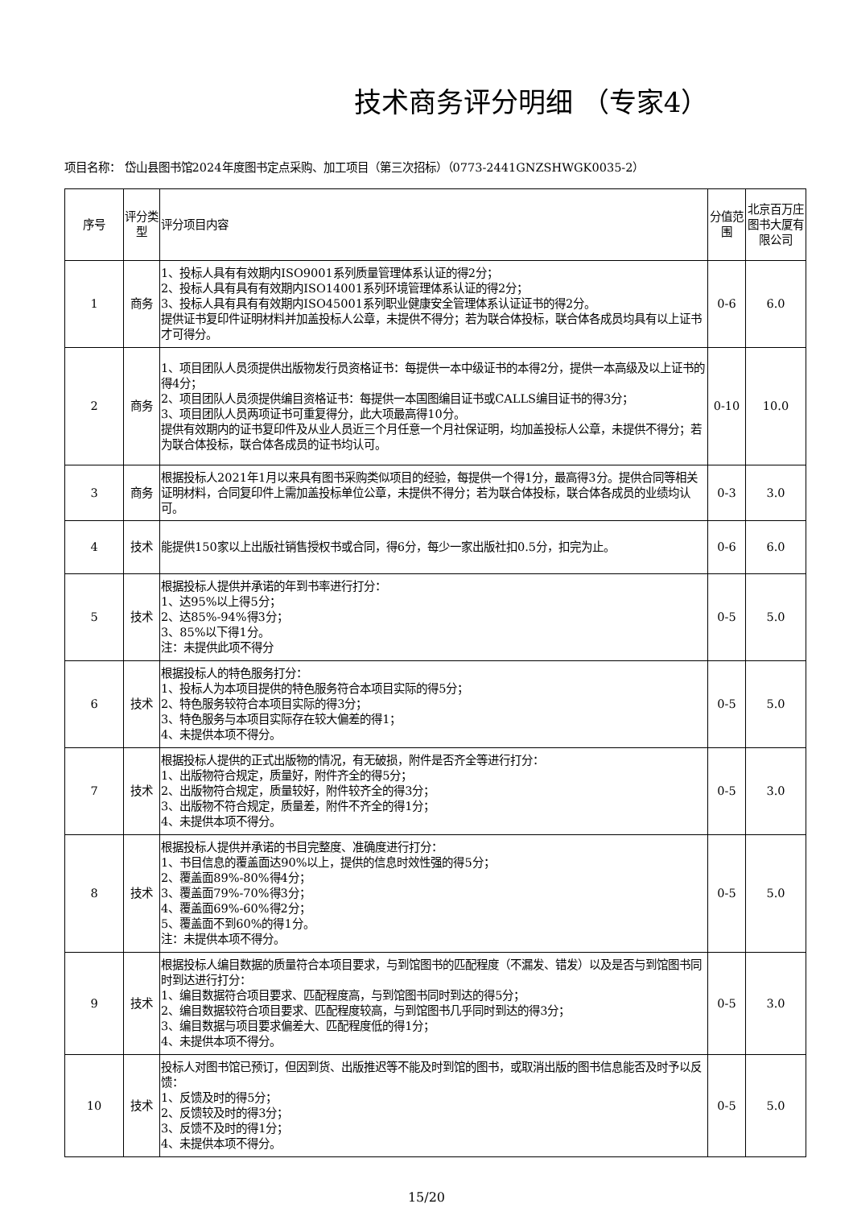技术商务评分明细 （专家4）
项目名称： 岱山县图书馆2024年度图书定点采购、加工项目（第三次招标）（0773-2441GNZSHWGK0035-2）
| 序号 | 评分类型 | 评分项目内容 | 分值范围 | 北京百万庄图书大厦有限公司 |
| --- | --- | --- | --- | --- |
| 1 | 商务 | 1、投标人具有有效期内ISO9001系列质量管理体系认证的得2分； 2、投标人具有具有有效期内ISO14001系列环境管理体系认证的得2分； 3、投标人具有具有有效期内ISO45001系列职业健康安全管理体系认证证书的得2分。 提供证书复印件证明材料并加盖投标人公章，未提供不得分；若为联合体投标，联合体各成员均具有以上证书才可得分。 | 0-6 | 6.0 |
| 2 | 商务 | 1、项目团队人员须提供出版物发行员资格证书：每提供一本中级证书的本得2分，提供一本高级及以上证书的得4分； 2、项目团队人员须提供编目资格证书：每提供一本国图编目证书或CALLS编目证书的得3分； 3、项目团队人员两项证书可重复得分，此大项最高得10分。 提供有效期内的证书复印件及从业人员近三个月任意一个月社保证明，均加盖投标人公章，未提供不得分；若为联合体投标，联合体各成员的证书均认可。 | 0-10 | 10.0 |
| 3 | 商务 | 根据投标人2021年1月以来具有图书采购类似项目的经验，每提供一个得1分，最高得3分。提供合同等相关证明材料，合同复印件上需加盖投标单位公章，未提供不得分；若为联合体投标，联合体各成员的业绩均认可。 | 0-3 | 3.0 |
| 4 | 技术 | 能提供150家以上出版社销售授权书或合同，得6分，每少一家出版社扣0.5分，扣完为止。 | 0-6 | 6.0 |
| 5 | 技术 | 根据投标人提供并承诺的年到书率进行打分： 1、达95%以上得5分； 2、达85%-94%得3分； 3、85%以下得1分。 注：未提供此项不得分 | 0-5 | 5.0 |
| 6 | 技术 | 根据投标人的特色服务打分： 1、投标人为本项目提供的特色服务符合本项目实际的得5分； 2、特色服务较符合本项目实际的得3分； 3、特色服务与本项目实际存在较大偏差的得1； 4、未提供本项不得分。 | 0-5 | 5.0 |
| 7 | 技术 | 根据投标人提供的正式出版物的情况，有无破损，附件是否齐全等进行打分： 1、出版物符合规定，质量好，附件齐全的得5分； 2、出版物符合规定，质量较好，附件较齐全的得3分； 3、出版物不符合规定，质量差，附件不齐全的得1分； 4、未提供本项不得分。 | 0-5 | 3.0 |
| 8 | 技术 | 根据投标人提供并承诺的书目完整度、准确度进行打分： 1、书目信息的覆盖面达90%以上，提供的信息时效性强的得5分； 2、覆盖面89%-80%得4分； 3、覆盖面79%-70%得3分； 4、覆盖面69%-60%得2分； 5、覆盖面不到60%的得1分。 注：未提供本项不得分。 | 0-5 | 5.0 |
| 9 | 技术 | 根据投标人编目数据的质量符合本项目要求，与到馆图书的匹配程度（不漏发、错发）以及是否与到馆图书同时到达进行打分： 1、编目数据符合项目要求、匹配程度高，与到馆图书同时到达的得5分； 2、编目数据较符合项目要求、匹配程度较高，与到馆图书几乎同时到达的得3分； 3、编目数据与项目要求偏差大、匹配程度低的得1分； 4、未提供本项不得分。 | 0-5 | 3.0 |
| 10 | 技术 | 投标人对图书馆已预订，但因到货、出版推迟等不能及时到馆的图书，或取消出版的图书信息能否及时予以反馈： 1、反馈及时的得5分； 2、反馈较及时的得3分； 3、反馈不及时的得1分； 4、未提供本项不得分。 | 0-5 | 5.0 |
15/20